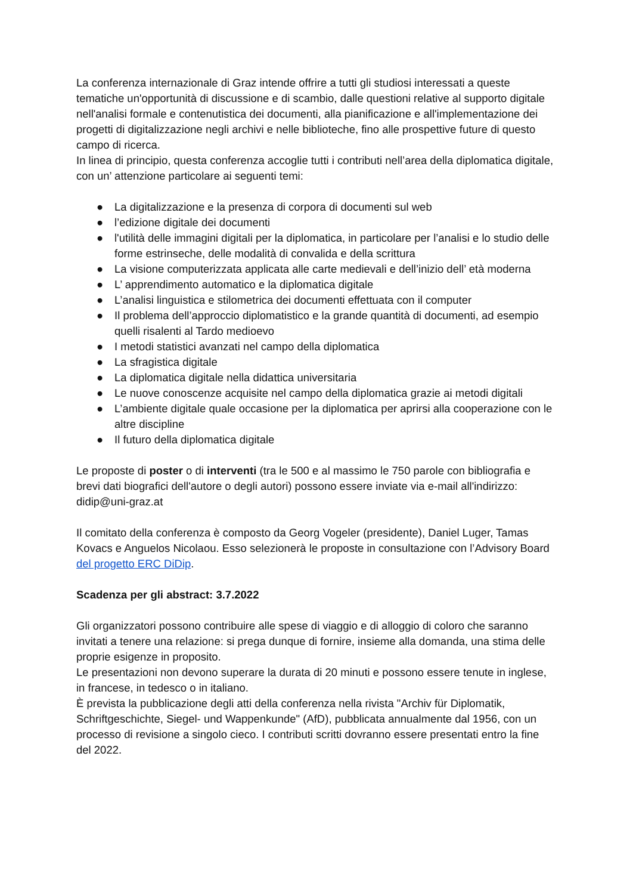La conferenza internazionale di Graz intende offrire a tutti gli studiosi interessati a queste tematiche un'opportunità di discussione e di scambio, dalle questioni relative al supporto digitale nell'analisi formale e contenutistica dei documenti, alla pianificazione e all'implementazione dei progetti di digitalizzazione negli archivi e nelle biblioteche, fino alle prospettive future di questo campo di ricerca.
In linea di principio, questa conferenza accoglie tutti i contributi nell’area della diplomatica digitale, con un’ attenzione particolare ai seguenti temi:
● La digitalizzazione e la presenza di corpora di documenti sul web
● l’edizione digitale dei documenti
● l'utilità delle immagini digitali per la diplomatica, in particolare per l’analisi e lo studio delle forme estrinseche, delle modalità di convalida e della scrittura
● La visione computerizzata applicata alle carte medievali e dell’inizio dell’ età moderna
● L’ apprendimento automatico e la diplomatica digitale
● L’analisi linguistica e stilometrica dei documenti effettuata con il computer
● Il problema dell’approccio diplomatistico e la grande quantità di documenti, ad esempio quelli risalenti al Tardo medioevo
● I metodi statistici avanzati nel campo della diplomatica
● La sfragistica digitale
● La diplomatica digitale nella didattica universitaria
● Le nuove conoscenze acquisite nel campo della diplomatica grazie ai metodi digitali
● L’ambiente digitale quale occasione per la diplomatica per aprirsi alla cooperazione con le altre discipline
● Il futuro della diplomatica digitale
Le proposte di poster o di interventi (tra le 500 e al massimo le 750 parole con bibliografia e brevi dati biografici dell'autore o degli autori) possono essere inviate via e-mail all'indirizzo: didip@uni-graz.at
Il comitato della conferenza è composto da Georg Vogeler (presidente), Daniel Luger, Tamas Kovacs e Anguelos Nicolaou. Esso selezionerà le proposte in consultazione con l’Advisory Board del progetto ERC DiDip.
Scadenza per gli abstract: 3.7.2022
Gli organizzatori possono contribuire alle spese di viaggio e di alloggio di coloro che saranno invitati a tenere una relazione: si prega dunque di fornire, insieme alla domanda, una stima delle proprie esigenze in proposito.
Le presentazioni non devono superare la durata di 20 minuti e possono essere tenute in inglese, in francese, in tedesco o in italiano.
È prevista la pubblicazione degli atti della conferenza nella rivista "Archiv für Diplomatik, Schriftgeschichte, Siegel- und Wappenkunde" (AfD), pubblicata annualmente dal 1956, con un processo di revisione a singolo cieco. I contributi scritti dovranno essere presentati entro la fine del 2022.